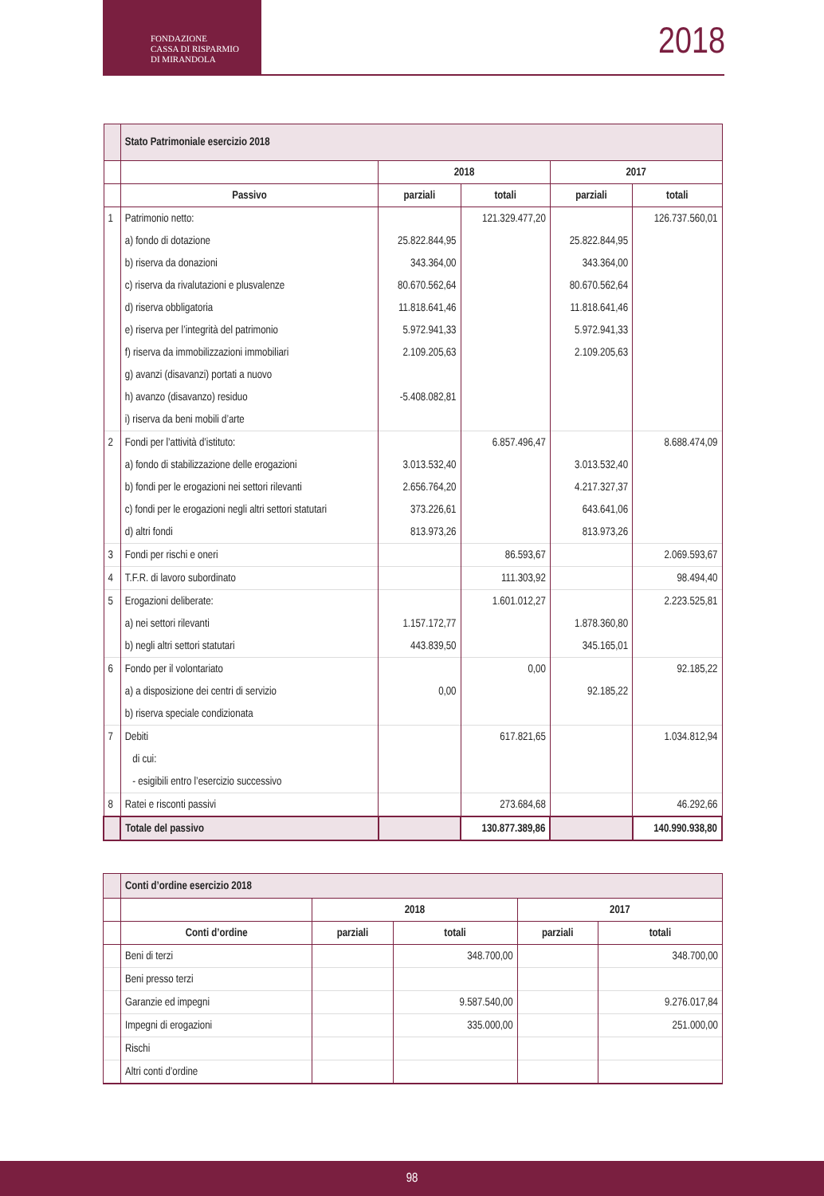FONDAZIONE
CASSA DI RISPARMIO
DI MIRANDOLA
2018
| | Stato Patrimoniale esercizio 2018 | | | | |
| --- | --- | --- | --- | --- | --- |
| | | 2018 | | 2017 | |
| | Passivo | parziali | totali | parziali | totali |
| 1 | Patrimonio netto: | | 121.329.477,20 | | 126.737.560,01 |
| | a) fondo di dotazione | 25.822.844,95 | | 25.822.844,95 | |
| | b) riserva da donazioni | 343.364,00 | | 343.364,00 | |
| | c) riserva da rivalutazioni e plusvalenze | 80.670.562,64 | | 80.670.562,64 | |
| | d) riserva obbligatoria | 11.818.641,46 | | 11.818.641,46 | |
| | e) riserva per l’integrità del patrimonio | 5.972.941,33 | | 5.972.941,33 | |
| | f) riserva da immobilizzazioni immobiliari | 2.109.205,63 | | 2.109.205,63 | |
| | g) avanzi (disavanzi) portati a nuovo | | | | |
| | h) avanzo (disavanzo) residuo | -5.408.082,81 | | | |
| | i) riserva da beni mobili d’arte | | | | |
| 2 | Fondi per l’attività d’istituto: | | 6.857.496,47 | | 8.688.474,09 |
| | a) fondo di stabilizzazione delle erogazioni | 3.013.532,40 | | 3.013.532,40 | |
| | b) fondi per le erogazioni nei settori rilevanti | 2.656.764,20 | | 4.217.327,37 | |
| | c) fondi per le erogazioni negli altri settori statutari | 373.226,61 | | 643.641,06 | |
| | d) altri fondi | 813.973,26 | | 813.973,26 | |
| 3 | Fondi per rischi e oneri | | 86.593,67 | | 2.069.593,67 |
| 4 | T.F.R. di lavoro subordinato | | 111.303,92 | | 98.494,40 |
| 5 | Erogazioni deliberate: | | 1.601.012,27 | | 2.223.525,81 |
| | a) nei settori rilevanti | 1.157.172,77 | | 1.878.360,80 | |
| | b) negli altri settori statutari | 443.839,50 | | 345.165,01 | |
| 6 | Fondo per il volontariato | | 0,00 | | 92.185,22 |
| | a) a disposizione dei centri di servizio | 0,00 | | 92.185,22 | |
| | b) riserva speciale condizionata | | | | |
| 7 | Debiti | | 617.821,65 | | 1.034.812,94 |
| | di cui: | | | | |
| | - esigibili entro l’esercizio successivo | | | | |
| 8 | Ratei e risconti passivi | | 273.684,68 | | 46.292,66 |
| | Totale del passivo | | 130.877.389,86 | | 140.990.938,80 |
| | Conti d’ordine esercizio 2018 | | | | |
| --- | --- | --- | --- | --- | --- |
| | | 2018 | | 2017 | |
| | Conti d’ordine | parziali | totali | parziali | totali |
| | Beni di terzi | | 348.700,00 | | 348.700,00 |
| | Beni presso terzi | | | | |
| | Garanzie ed impegni | | 9.587.540,00 | | 9.276.017,84 |
| | Impegni di erogazioni | | 335.000,00 | | 251.000,00 |
| | Rischi | | | | |
| | Altri conti d’ordine | | | | |
98